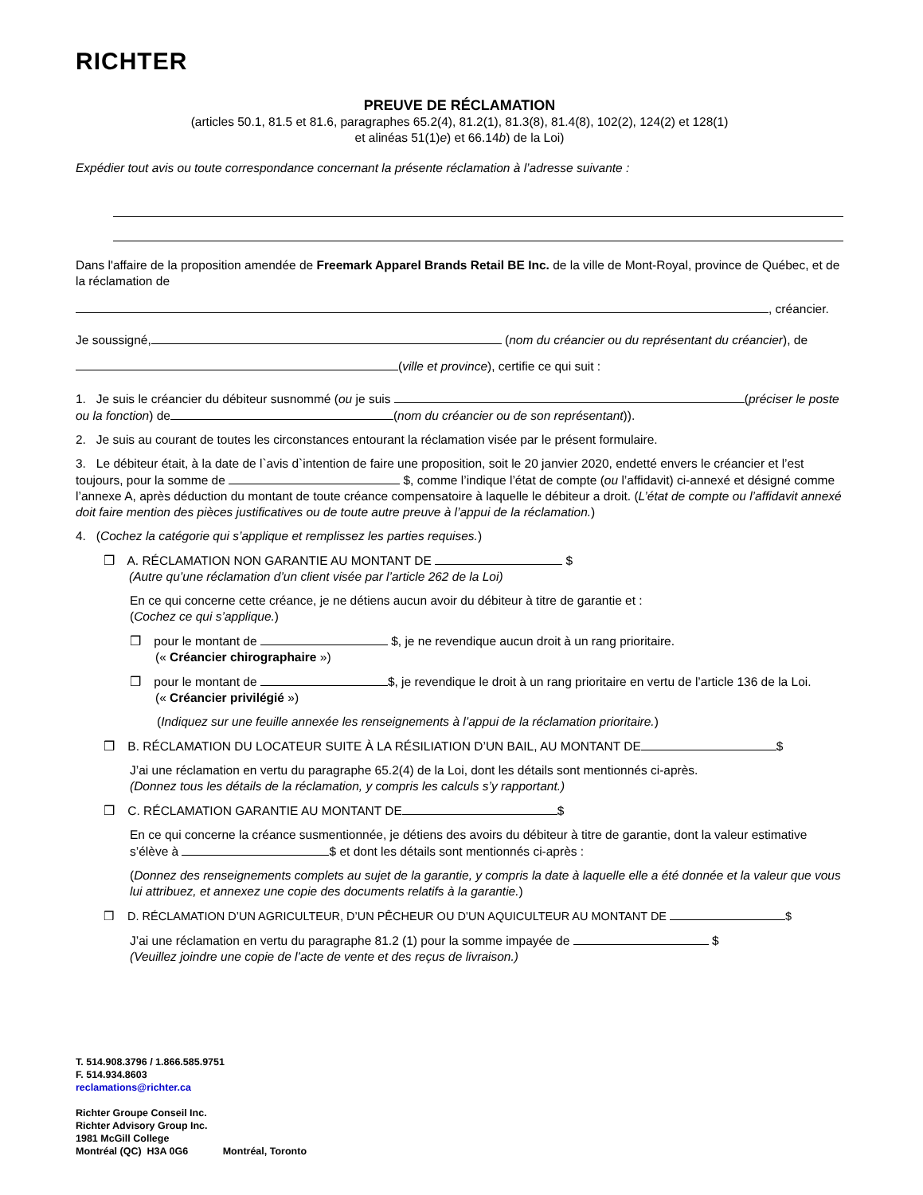RICHTER
PREUVE DE RÉCLAMATION
(articles 50.1, 81.5 et 81.6, paragraphes 65.2(4), 81.2(1), 81.3(8), 81.4(8), 102(2), 124(2) et 128(1)
et alinéas 51(1)e) et 66.14b) de la Loi)
Expédier tout avis ou toute correspondance concernant la présente réclamation à l’adresse suivante :
Dans l'affaire de la proposition amendée de Freemark Apparel Brands Retail BE Inc. de la ville de Mont-Royal, province de Québec, et de la réclamation de
, créancier.
Je soussigné, (nom du créancier ou du représentant du créancier), de
(ville et province), certifie ce qui suit :
1. Je suis le créancier du débiteur susnommé (ou je suis (préciser le poste ou la fonction) de (nom du créancier ou de son représentant)).
2. Je suis au courant de toutes les circonstances entourant la réclamation visée par le présent formulaire.
3. Le débiteur était, à la date de l`avis d`intention de faire une proposition, soit le 20 janvier 2020, endetté envers le créancier et l’est toujours, pour la somme de $, comme l’indique l’état de compte (ou l’affidavit) ci-annexé et désigné comme l’annexe A, après déduction du montant de toute créance compensatoire à laquelle le débiteur a droit. (L’état de compte ou l’affidavit annexé doit faire mention des pièces justificatives ou de toute autre preuve à l’appui de la réclamation.)
4. (Cochez la catégorie qui s’applique et remplissez les parties requises.)
❒ A. RÉCLAMATION NON GARANTIE AU MONTANT DE $
(Autre qu’une réclamation d’un client visée par l’article 262 de la Loi)
En ce qui concerne cette créance, je ne détiens aucun avoir du débiteur à titre de garantie et :
(Cochez ce qui s’applique.)
❒ pour le montant de $, je ne revendique aucun droit à un rang prioritaire.
(« Créancier chirographaire »)
❒ pour le montant de $, je revendique le droit à un rang prioritaire en vertu de l’article 136 de la Loi.
(« Créancier privilégié »)
(Indiquez sur une feuille annexée les renseignements à l’appui de la réclamation prioritaire.)
❒ B. RÉCLAMATION DU LOCATEUR SUITE À LA RÉSILIATION D’UN BAIL, AU MONTANT DE $
J’ai une réclamation en vertu du paragraphe 65.2(4) de la Loi, dont les détails sont mentionnés ci-après.
(Donnez tous les détails de la réclamation, y compris les calculs s’y rapportant.)
❒ C. RÉCLAMATION GARANTIE AU MONTANT DE $
En ce qui concerne la créance susmentionnée, je détiens des avoirs du débiteur à titre de garantie, dont la valeur estimative s’élève à $ et dont les détails sont mentionnés ci-après :
(Donnez des renseignements complets au sujet de la garantie, y compris la date à laquelle elle a été donnée et la valeur que vous lui attribuez, et annexez une copie des documents relatifs à la garantie.)
❒ D. RÉCLAMATION D’UN AGRICULTEUR, D’UN PÊCHEUR OU D’UN AQUICULTEUR AU MONTANT DE $
J’ai une réclamation en vertu du paragraphe 81.2 (1) pour la somme impayée de $
(Veuillez joindre une copie de l’acte de vente et des reçus de livraison.)
T. 514.908.3796 / 1.866.585.9751
F. 514.934.8603
reclamations@richter.ca
Richter Groupe Conseil Inc.
Richter Advisory Group Inc.
1981 McGill College
Montréal (QC) H3A 0G6 Montréal, Toronto